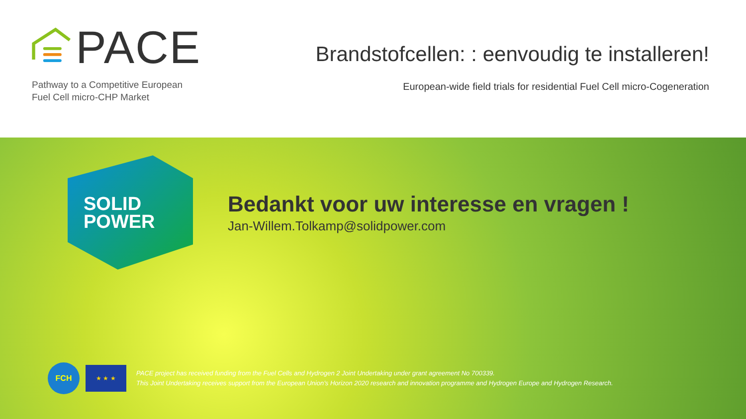PACE
Pathway to a Competitive European
Fuel Cell micro-CHP Market
Brandstofcellen: : eenvoudig te installeren!
European-wide field trials for residential Fuel Cell micro-Cogeneration
SOLID
POWER
Bedankt voor uw interesse en vragen !
Jan-Willem.Tolkamp@solidpower.com
FCH
★ ★ ★
PACE project has received funding from the Fuel Cells and Hydrogen 2 Joint Undertaking under grant agreement No 700339.
This Joint Undertaking receives support from the European Union’s Horizon 2020 research and innovation programme and Hydrogen Europe and Hydrogen Research.